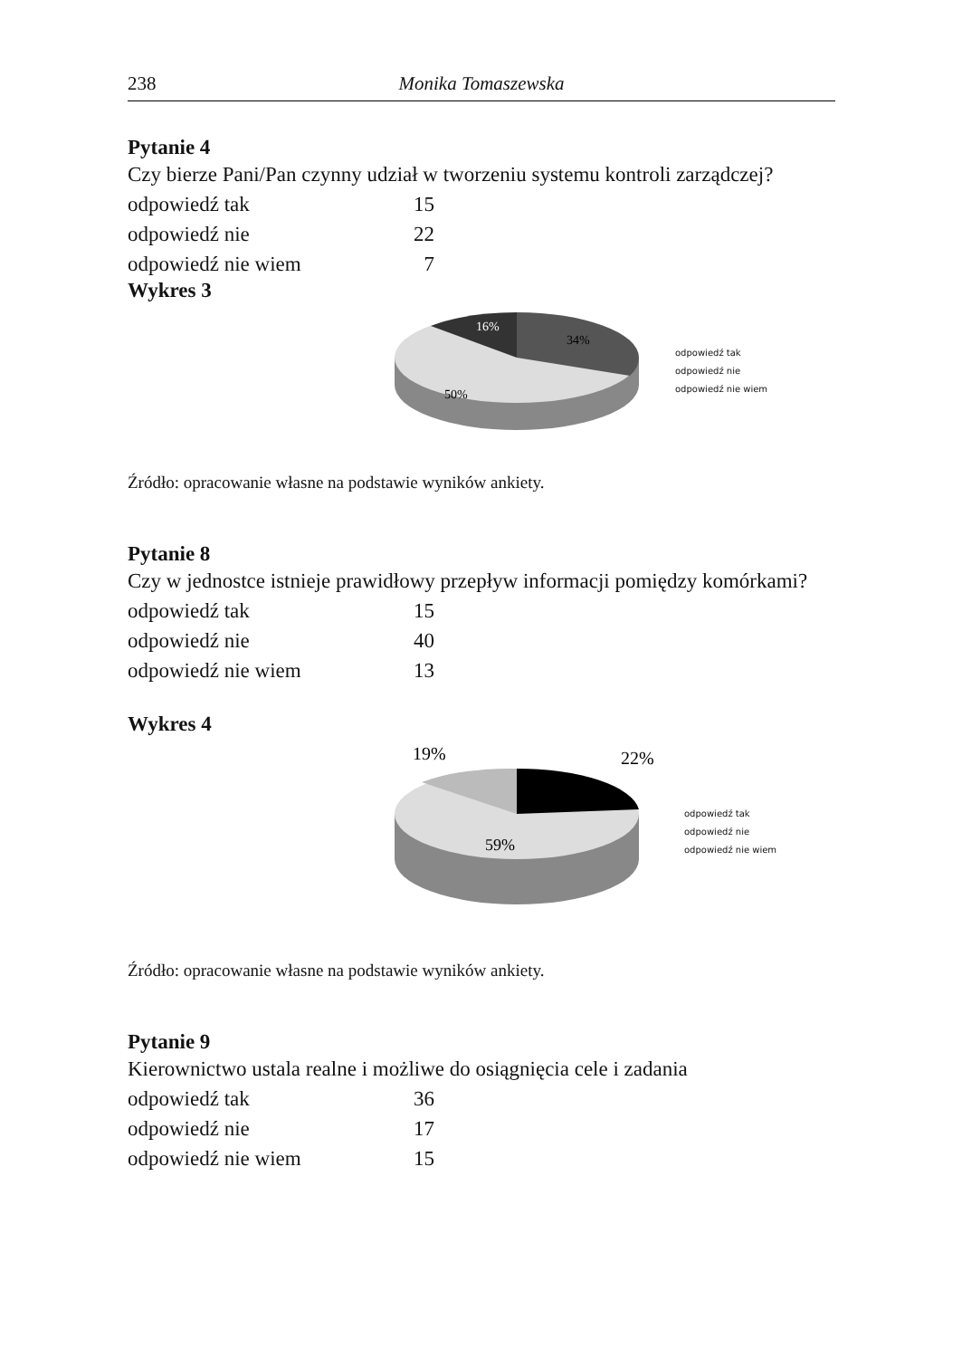238 Monika Tomaszewska
Pytanie 4
Czy bierze Pani/Pan czynny udział w tworzeniu systemu kontroli zarządczej?
| odpowiedź tak | 15 |
| odpowiedź nie | 22 |
| odpowiedź nie wiem | 7 |
Wykres 3
16%
34%
50%
odpowiedź tak
odpowiedź nie
odpowiedź nie wiem
Źródło: opracowanie własne na podstawie wyników ankiety.
Pytanie 8
Czy w jednostce istnieje prawidłowy przepływ informacji pomiędzy komórkami?
| odpowiedź tak | 15 |
| odpowiedź nie | 40 |
| odpowiedź nie wiem | 13 |
Wykres 4
19%
22%
59%
odpowiedź tak
odpowiedź nie
odpowiedź nie wiem
Źródło: opracowanie własne na podstawie wyników ankiety.
Pytanie 9
Kierownictwo ustala realne i możliwe do osiągnięcia cele i zadania
| odpowiedź tak | 36 |
| odpowiedź nie | 17 |
| odpowiedź nie wiem | 15 |